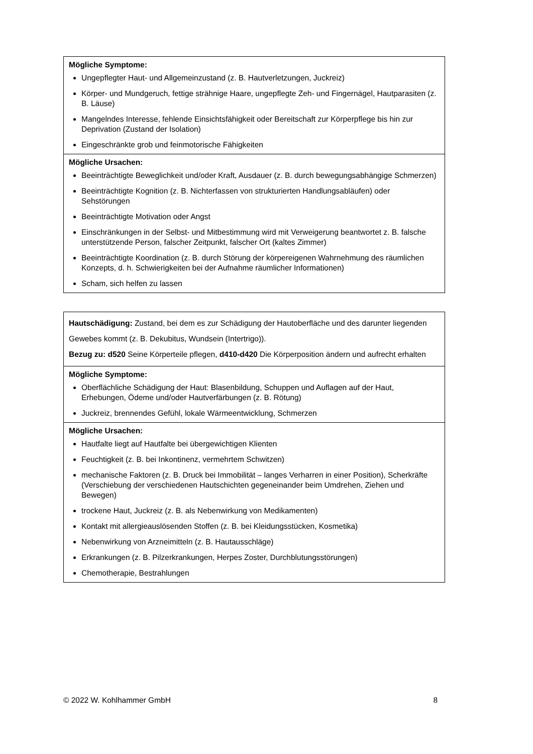| Mögliche Symptome: Ungepflegter Haut- und Allgemeinzustand (z. B. Hautverletzungen, Juckreiz) Körper- und Mundgeruch, fettige strähnige Haare, ungepflegte Zeh- und Fingernägel, Hautparasiten (z. B. Läuse) Mangelndes Interesse, fehlende Einsichtsfähigkeit oder Bereitschaft zur Körperpflege bis hin zur Deprivation (Zustand der Isolation) Eingeschränkte grob und feinmotorische Fähigkeiten |
| Mögliche Ursachen: Beeinträchtigte Beweglichkeit und/oder Kraft, Ausdauer (z. B. durch bewegungsabhängige Schmerzen) Beeinträchtigte Kognition (z. B. Nichterfassen von strukturierten Handlungsabläufen) oder Sehstörungen Beeinträchtigte Motivation oder Angst Einschränkungen in der Selbst- und Mitbestimmung wird mit Verweigerung beantwortet z. B. falsche unterstützende Person, falscher Zeitpunkt, falscher Ort (kaltes Zimmer) Beeinträchtigte Koordination (z. B. durch Störung der körpereigenen Wahrnehmung des räumlichen Konzepts, d. h. Schwierigkeiten bei der Aufnahme räumlicher Informationen) Scham, sich helfen zu lassen |
| Hautschädigung: Zustand, bei dem es zur Schädigung der Hautoberfläche und des darunter liegenden Gewebes kommt (z. B. Dekubitus, Wundsein (Intertrigo)). Bezug zu: d520 Seine Körperteile pflegen, d410-d420 Die Körperposition ändern und aufrecht erhalten |
| Mögliche Symptome: Oberflächliche Schädigung der Haut: Blasenbildung, Schuppen und Auflagen auf der Haut, Erhebungen, Ödeme und/oder Hautverfärbungen (z. B. Rötung) Juckreiz, brennendes Gefühl, lokale Wärmeentwicklung, Schmerzen |
| Mögliche Ursachen: Hautfalte liegt auf Hautfalte bei übergewichtigen Klienten Feuchtigkeit (z. B. bei Inkontinenz, vermehrtem Schwitzen) mechanische Faktoren (z. B. Druck bei Immobilität – langes Verharren in einer Position), Scherkräfte (Verschiebung der verschiedenen Hautschichten gegeneinander beim Umdrehen, Ziehen und Bewegen) trockene Haut, Juckreiz (z. B. als Nebenwirkung von Medikamenten) Kontakt mit allergieauslösenden Stoffen (z. B. bei Kleidungsstücken, Kosmetika) Nebenwirkung von Arzneimitteln (z. B. Hautausschläge) Erkrankungen (z. B. Pilzerkrankungen, Herpes Zoster, Durchblutungsstörungen) Chemotherapie, Bestrahlungen |
© 2022 W. Kohlhammer GmbH 8